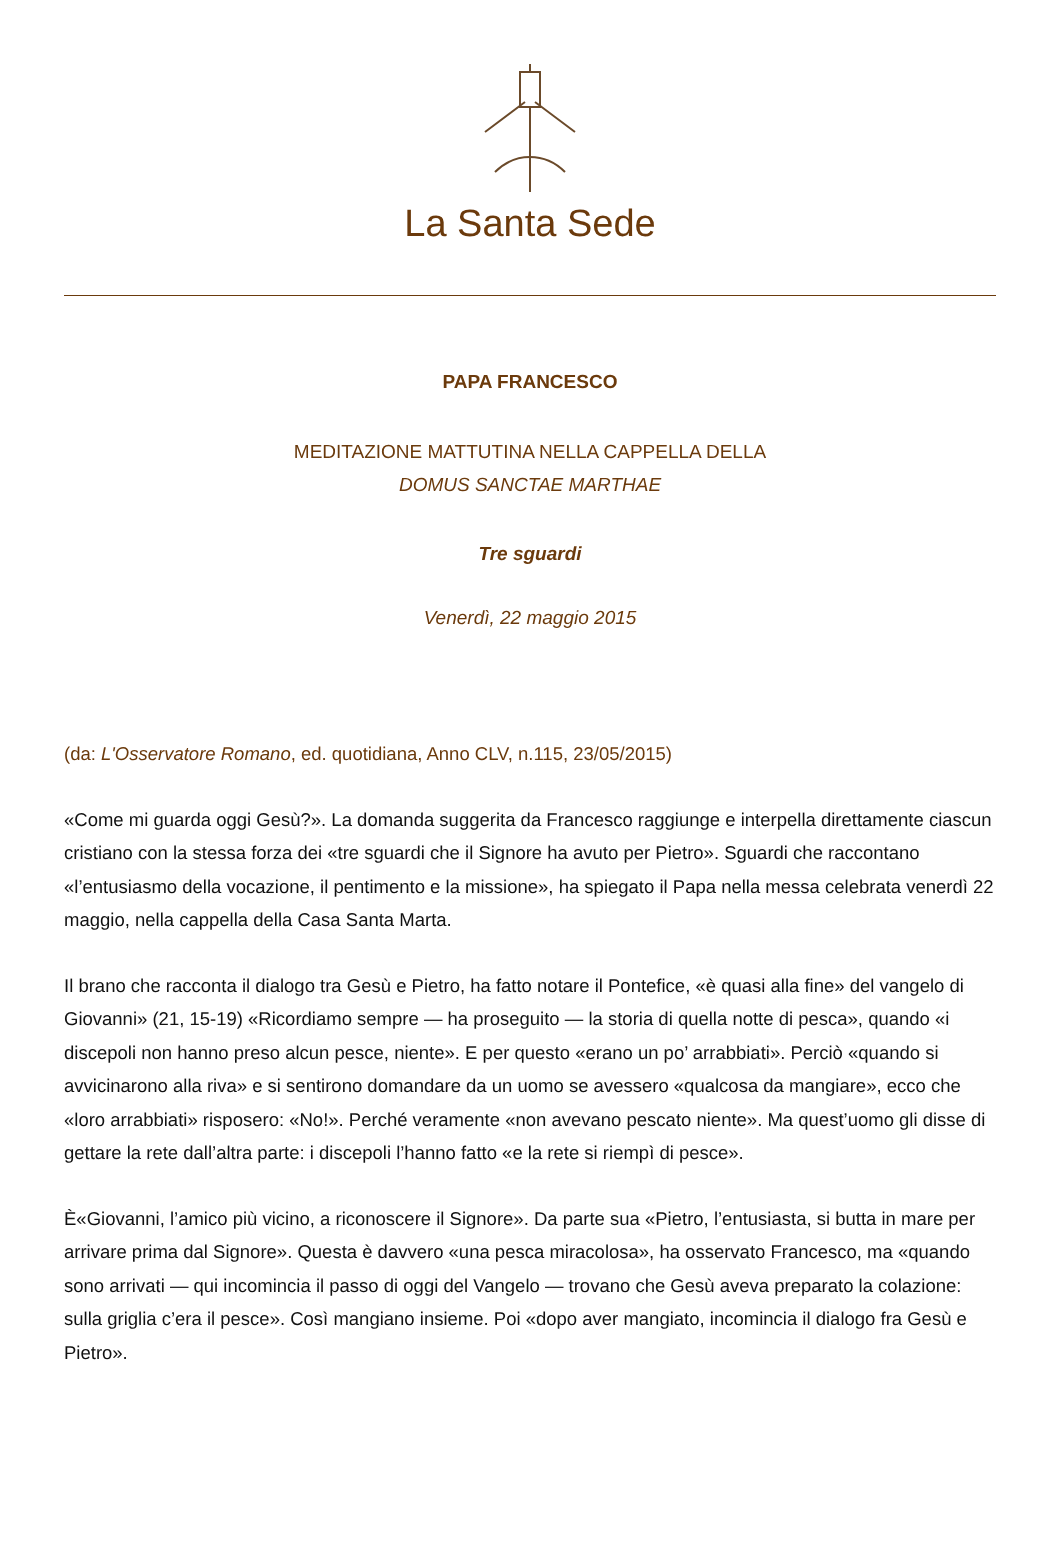La Santa Sede
PAPA FRANCESCO
MEDITAZIONE MATTUTINA NELLA CAPPELLA DELLA
DOMUS SANCTAE MARTHAE
Tre sguardi
Venerdì, 22 maggio 2015
(da: L'Osservatore Romano, ed. quotidiana, Anno CLV, n.115, 23/05/2015)
«Come mi guarda oggi Gesù?». La domanda suggerita da Francesco raggiunge e interpella direttamente ciascun cristiano con la stessa forza dei «tre sguardi che il Signore ha avuto per Pietro». Sguardi che raccontano «l’entusiasmo della vocazione, il pentimento e la missione», ha spiegato il Papa nella messa celebrata venerdì 22 maggio, nella cappella della Casa Santa Marta.
Il brano che racconta il dialogo tra Gesù e Pietro, ha fatto notare il Pontefice, «è quasi alla fine» del vangelo di Giovanni» (21, 15-19) «Ricordiamo sempre — ha proseguito — la storia di quella notte di pesca», quando «i discepoli non hanno preso alcun pesce, niente». E per questo «erano un po’ arrabbiati». Perciò «quando si avvicinarono alla riva» e si sentirono domandare da un uomo se avessero «qualcosa da mangiare», ecco che «loro arrabbiati» risposero: «No!». Perché veramente «non avevano pescato niente». Ma quest’uomo gli disse di gettare la rete dall’altra parte: i discepoli l’hanno fatto «e la rete si riempì di pesce».
È«Giovanni, l’amico più vicino, a riconoscere il Signore». Da parte sua «Pietro, l’entusiasta, si butta in mare per arrivare prima dal Signore». Questa è davvero «una pesca miracolosa», ha osservato Francesco, ma «quando sono arrivati — qui incomincia il passo di oggi del Vangelo — trovano che Gesù aveva preparato la colazione: sulla griglia c’era il pesce». Così mangiano insieme. Poi «dopo aver mangiato, incomincia il dialogo fra Gesù e Pietro».